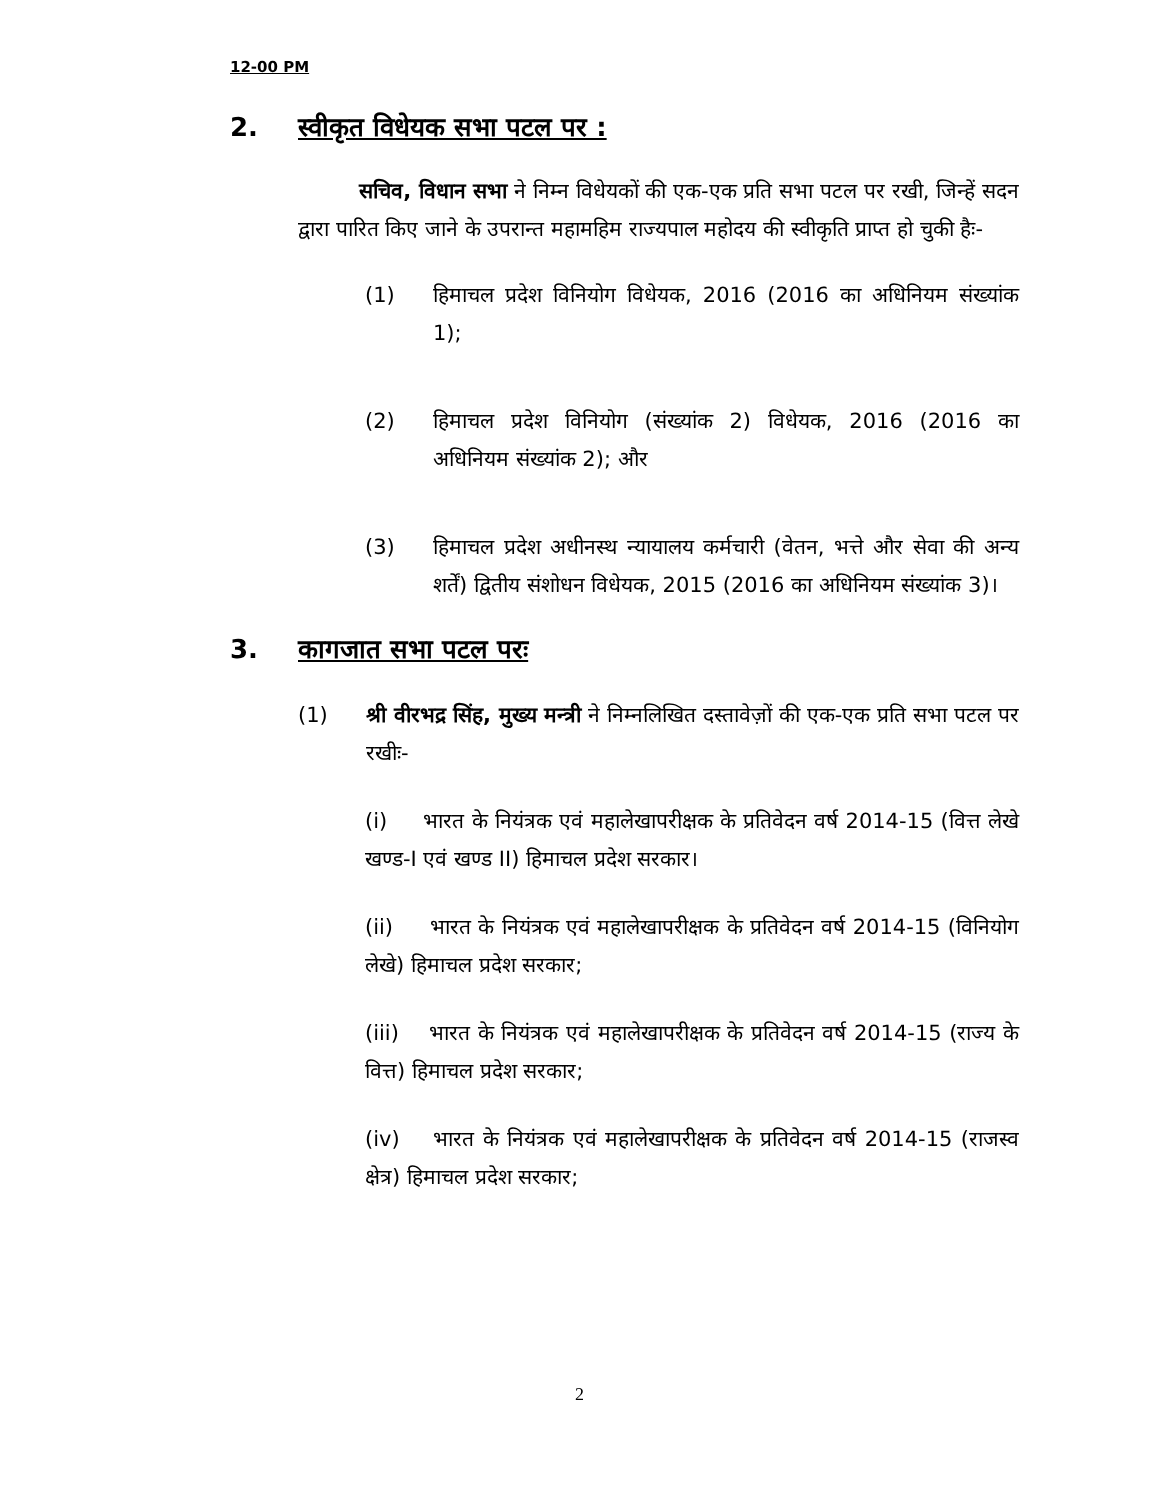12-00 PM
2. स्वीकृत विधेयक सभा पटल पर :
सचिव, विधान सभा ने निम्न विधेयकों की एक-एक प्रति सभा पटल पर रखी, जिन्हें सदन द्वारा पारित किए जाने के उपरान्त महामहिम राज्यपाल महोदय की स्वीकृति प्राप्त हो चुकी हैः-
(1) हिमाचल प्रदेश विनियोग विधेयक, 2016 (2016 का अधिनियम संख्यांक 1);
(2) हिमाचल प्रदेश विनियोग (संख्यांक 2) विधेयक, 2016 (2016 का अधिनियम संख्यांक 2); और
(3) हिमाचल प्रदेश अधीनस्थ न्यायालय कर्मचारी (वेतन, भत्ते और सेवा की अन्य शर्तें) द्वितीय संशोधन विधेयक, 2015 (2016 का अधिनियम संख्यांक 3)।
3. कागजात सभा पटल परः
(1) श्री वीरभद्र सिंह, मुख्य मन्त्री ने निम्नलिखित दस्तावेज़ों की एक-एक प्रति सभा पटल पर रखीः-
(i) भारत के नियंत्रक एवं महालेखापरीक्षक के प्रतिवेदन वर्ष 2014-15 (वित्त लेखे खण्ड-I एवं खण्ड II) हिमाचल प्रदेश सरकार।
(ii) भारत के नियंत्रक एवं महालेखापरीक्षक के प्रतिवेदन वर्ष 2014-15 (विनियोग लेखे) हिमाचल प्रदेश सरकार;
(iii) भारत के नियंत्रक एवं महालेखापरीक्षक के प्रतिवेदन वर्ष 2014-15 (राज्य के वित्त) हिमाचल प्रदेश सरकार;
(iv) भारत के नियंत्रक एवं महालेखापरीक्षक के प्रतिवेदन वर्ष 2014-15 (राजस्व क्षेत्र) हिमाचल प्रदेश सरकार;
2